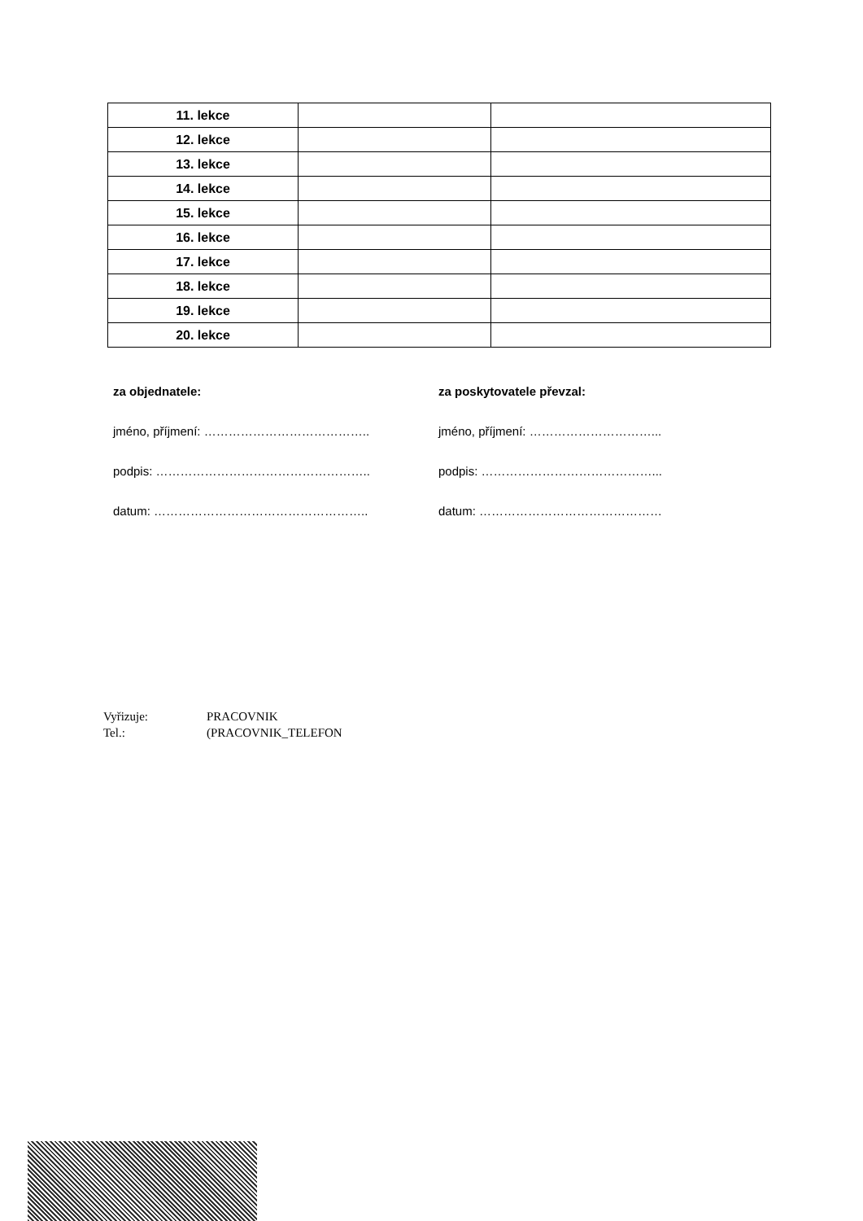| 11. lekce | | |
| 12. lekce | | |
| 13. lekce | | |
| 14. lekce | | |
| 15. lekce | | |
| 16. lekce | | |
| 17. lekce | | |
| 18. lekce | | |
| 19. lekce | | |
| 20. lekce | | |
za objednatele:
jméno, příjmení: …………………………………..
podpis: ……………………………………………..
datum: ……………………………………………..
za poskytovatele převzal:
jméno, příjmení: …………………………...
podpis: ……………………………………...
datum: ………………………………………
Vyřizuje: PRACOVNIK
Tel.: (PRACOVNIK_TELEFON